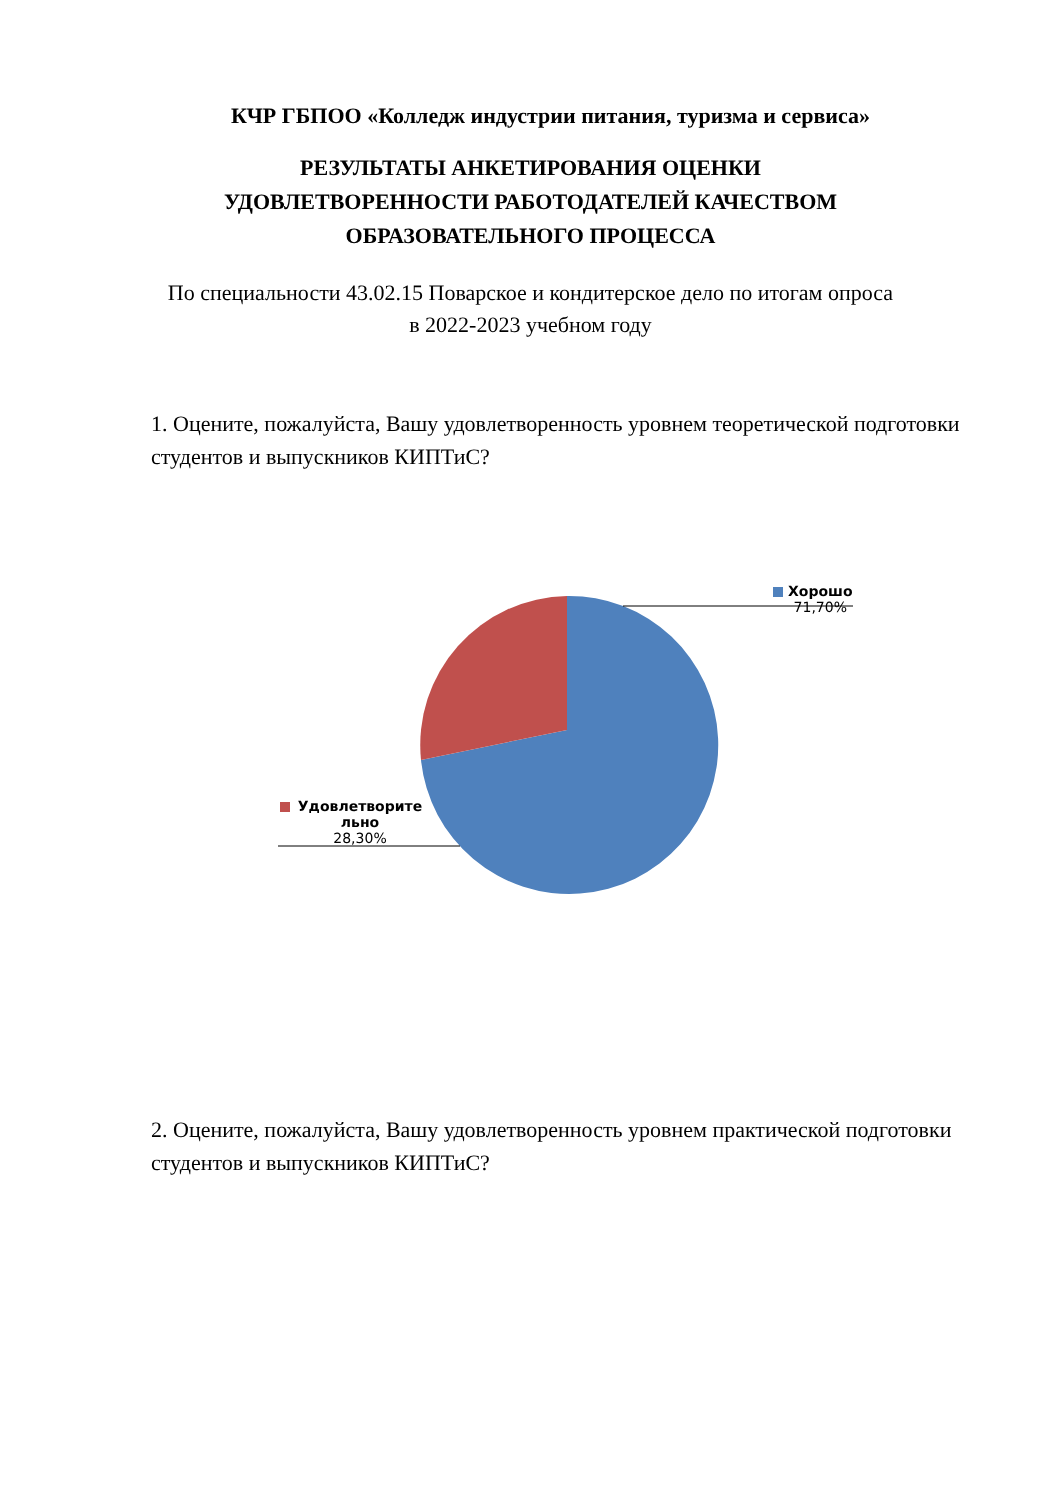КЧР ГБПОО «Колледж индустрии питания, туризма и сервиса»
РЕЗУЛЬТАТЫ АНКЕТИРОВАНИЯ ОЦЕНКИ
УДОВЛЕТВОРЕННОСТИ РАБОТОДАТЕЛЕЙ КАЧЕСТВОМ
ОБРАЗОВАТЕЛЬНОГО ПРОЦЕССА
По специальности 43.02.15 Поварское и кондитерское дело по итогам опроса
в 2022-2023 учебном году
1. Оцените, пожалуйста, Вашу удовлетворенность уровнем теоретической подготовки студентов и выпускников КИПТиС?
Хорошо
71,70%
Удовлетворите льно
28,30%
2. Оцените, пожалуйста, Вашу удовлетворенность уровнем практической подготовки студентов и выпускников КИПТиС?